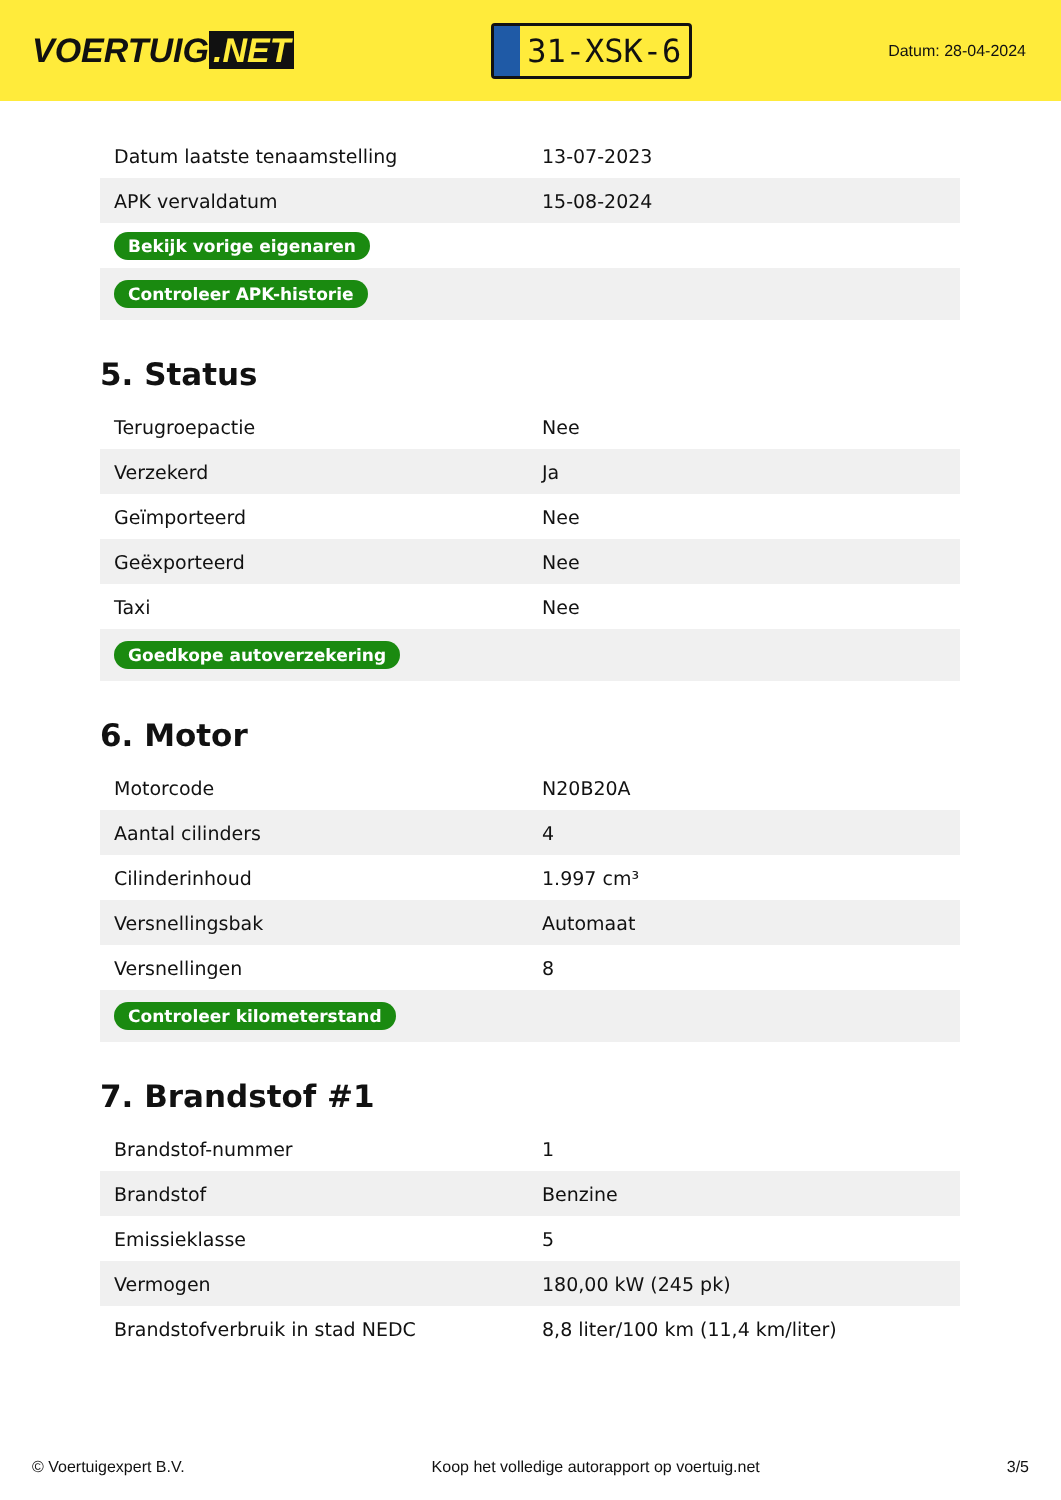VOERTUIG.NET
31-XSK-6
Datum: 28-04-2024
| Datum laatste tenaamstelling | 13-07-2023 |
| APK vervaldatum | 15-08-2024 |
| Bekijk vorige eigenaren | |
| Controleer APK-historie | |
5. Status
| Terugroepactie | Nee |
| Verzekerd | Ja |
| Geïmporteerd | Nee |
| Geëxporteerd | Nee |
| Taxi | Nee |
| Goedkope autoverzekering | |
6. Motor
| Motorcode | N20B20A |
| Aantal cilinders | 4 |
| Cilinderinhoud | 1.997 cm³ |
| Versnellingsbak | Automaat |
| Versnellingen | 8 |
| Controleer kilometerstand | |
7. Brandstof #1
| Brandstof-nummer | 1 |
| Brandstof | Benzine |
| Emissieklasse | 5 |
| Vermogen | 180,00 kW (245 pk) |
| Brandstofverbruik in stad NEDC | 8,8 liter/100 km (11,4 km/liter) |
© Voertuigexpert B.V. Koop het volledige autorapport op voertuig.net 3/5